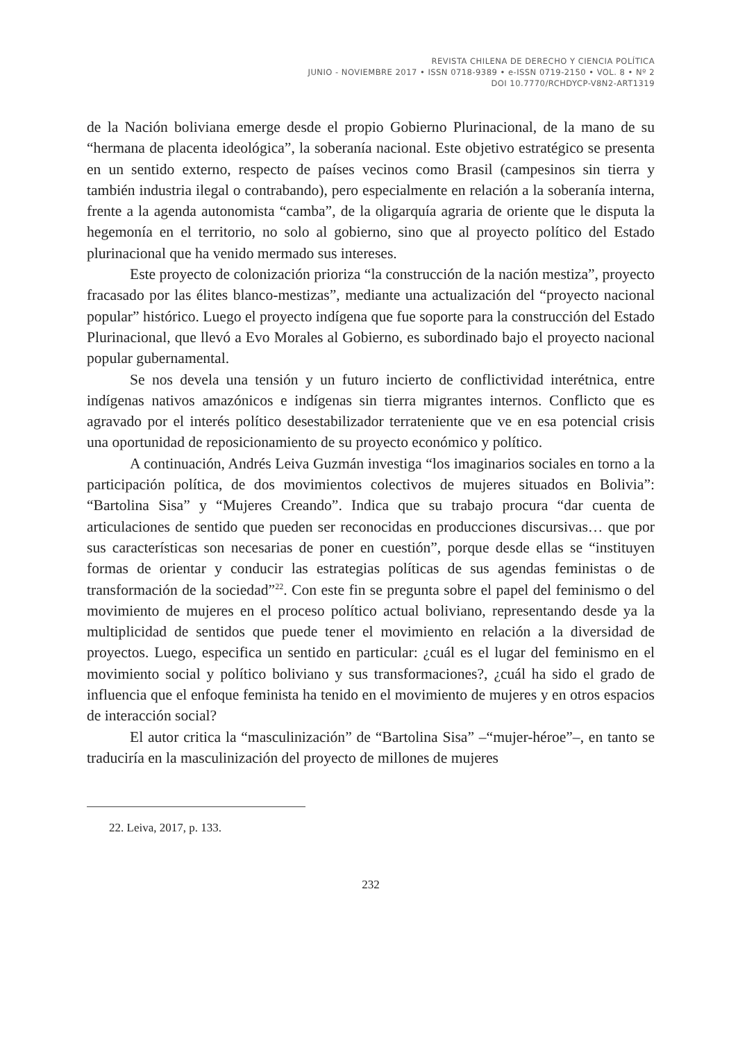REVISTA CHILENA DE DERECHO Y CIENCIA POLÍTICA
JUNIO - NOVIEMBRE 2017 • ISSN 0718-9389 • e-ISSN 0719-2150 • VOL. 8 • Nº 2
DOI 10.7770/RCHDYCP-V8N2-ART1319
de la Nación boliviana emerge desde el propio Gobierno Plurinacional, de la mano de su “hermana de placenta ideológica”, la soberanía nacional. Este objetivo estratégico se presenta en un sentido externo, respecto de países vecinos como Brasil (campesinos sin tierra y también industria ilegal o contrabando), pero especialmente en relación a la soberanía interna, frente a la agenda autonomista “camba”, de la oligarquía agraria de oriente que le disputa la hegemonía en el territorio, no solo al gobierno, sino que al proyecto político del Estado plurinacional que ha venido mermado sus intereses.
Este proyecto de colonización prioriza “la construcción de la nación mestiza”, proyecto fracasado por las élites blanco-mestizas”, mediante una actualización del “proyecto nacional popular” histórico. Luego el proyecto indígena que fue soporte para la construcción del Estado Plurinacional, que llevó a Evo Morales al Gobierno, es subordinado bajo el proyecto nacional popular gubernamental.
Se nos devela una tensión y un futuro incierto de conflictividad interétnica, entre indígenas nativos amazónicos e indígenas sin tierra migrantes internos. Conflicto que es agravado por el interés político desestabilizador terrateniente que ve en esa potencial crisis una oportunidad de reposicionamiento de su proyecto económico y político.
A continuación, Andrés Leiva Guzmán investiga “los imaginarios sociales en torno a la participación política, de dos movimientos colectivos de mujeres situados en Bolivia”: “Bartolina Sisa” y “Mujeres Creando”. Indica que su trabajo procura “dar cuenta de articulaciones de sentido que pueden ser reconocidas en producciones discursivas… que por sus características son necesarias de poner en cuestión”, porque desde ellas se “instituyen formas de orientar y conducir las estrategias políticas de sus agendas feministas o de transformación de la sociedad”<sup>22</sup>. Con este fin se pregunta sobre el papel del feminismo o del movimiento de mujeres en el proceso político actual boliviano, representando desde ya la multiplicidad de sentidos que puede tener el movimiento en relación a la diversidad de proyectos. Luego, especifica un sentido en particular: ¿cuál es el lugar del feminismo en el movimiento social y político boliviano y sus transformaciones?, ¿cuál ha sido el grado de influencia que el enfoque feminista ha tenido en el movimiento de mujeres y en otros espacios de interacción social?
El autor critica la “masculinización” de “Bartolina Sisa” –“mujer-héroe”–, en tanto se traduciría en la masculinización del proyecto de millones de mujeres
22. Leiva, 2017, p. 133.
232